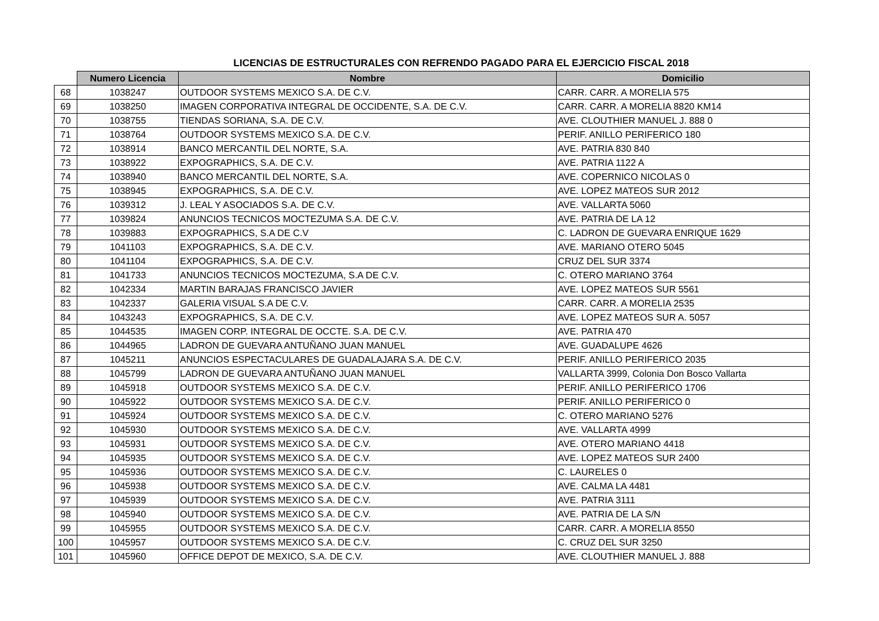LICENCIAS DE ESTRUCTURALES CON REFRENDO PAGADO PARA EL EJERCICIO FISCAL 2018
| | Numero Licencia | Nombre | Domicilio |
| --- | --- | --- | --- |
| 68 | 1038247 | OUTDOOR SYSTEMS MEXICO S.A. DE C.V. | CARR. CARR. A MORELIA 575 |
| 69 | 1038250 | IMAGEN CORPORATIVA INTEGRAL DE OCCIDENTE, S.A. DE C.V. | CARR. CARR. A MORELIA 8820 KM14 |
| 70 | 1038755 | TIENDAS SORIANA, S.A. DE C.V. | AVE. CLOUTHIER MANUEL J. 888 0 |
| 71 | 1038764 | OUTDOOR SYSTEMS MEXICO S.A. DE C.V. | PERIF. ANILLO PERIFERICO 180 |
| 72 | 1038914 | BANCO MERCANTIL DEL NORTE, S.A. | AVE. PATRIA 830 840 |
| 73 | 1038922 | EXPOGRAPHICS, S.A. DE C.V. | AVE. PATRIA 1122 A |
| 74 | 1038940 | BANCO MERCANTIL DEL NORTE, S.A. | AVE. COPERNICO NICOLAS 0 |
| 75 | 1038945 | EXPOGRAPHICS, S.A. DE C.V. | AVE. LOPEZ MATEOS SUR 2012 |
| 76 | 1039312 | J. LEAL Y ASOCIADOS S.A. DE C.V. | AVE. VALLARTA 5060 |
| 77 | 1039824 | ANUNCIOS TECNICOS MOCTEZUMA S.A. DE C.V. | AVE. PATRIA DE LA 12 |
| 78 | 1039883 | EXPOGRAPHICS, S.A DE C.V | C. LADRON DE GUEVARA ENRIQUE 1629 |
| 79 | 1041103 | EXPOGRAPHICS, S.A. DE C.V. | AVE. MARIANO OTERO 5045 |
| 80 | 1041104 | EXPOGRAPHICS, S.A. DE C.V. | CRUZ DEL SUR 3374 |
| 81 | 1041733 | ANUNCIOS TECNICOS MOCTEZUMA, S.A DE C.V. | C. OTERO MARIANO 3764 |
| 82 | 1042334 | MARTIN BARAJAS FRANCISCO JAVIER | AVE. LOPEZ MATEOS SUR 5561 |
| 83 | 1042337 | GALERIA VISUAL S.A DE C.V. | CARR. CARR. A MORELIA 2535 |
| 84 | 1043243 | EXPOGRAPHICS, S.A. DE C.V. | AVE. LOPEZ MATEOS SUR A. 5057 |
| 85 | 1044535 | IMAGEN CORP. INTEGRAL DE OCCTE. S.A. DE C.V. | AVE. PATRIA 470 |
| 86 | 1044965 | LADRON DE GUEVARA ANTUÑANO JUAN MANUEL | AVE. GUADALUPE 4626 |
| 87 | 1045211 | ANUNCIOS ESPECTACULARES DE GUADALAJARA S.A. DE C.V. | PERIF. ANILLO PERIFERICO 2035 |
| 88 | 1045799 | LADRON DE GUEVARA ANTUÑANO JUAN MANUEL | VALLARTA 3999, Colonia Don Bosco Vallarta |
| 89 | 1045918 | OUTDOOR SYSTEMS MEXICO S.A. DE C.V. | PERIF. ANILLO PERIFERICO 1706 |
| 90 | 1045922 | OUTDOOR SYSTEMS MEXICO S.A. DE C.V. | PERIF. ANILLO PERIFERICO 0 |
| 91 | 1045924 | OUTDOOR SYSTEMS MEXICO S.A. DE C.V. | C. OTERO MARIANO 5276 |
| 92 | 1045930 | OUTDOOR SYSTEMS MEXICO S.A. DE C.V. | AVE. VALLARTA 4999 |
| 93 | 1045931 | OUTDOOR SYSTEMS MEXICO S.A. DE C.V. | AVE. OTERO MARIANO 4418 |
| 94 | 1045935 | OUTDOOR SYSTEMS MEXICO S.A. DE C.V. | AVE. LOPEZ MATEOS SUR 2400 |
| 95 | 1045936 | OUTDOOR SYSTEMS MEXICO S.A. DE C.V. | C. LAURELES 0 |
| 96 | 1045938 | OUTDOOR SYSTEMS MEXICO S.A. DE C.V. | AVE. CALMA LA 4481 |
| 97 | 1045939 | OUTDOOR SYSTEMS MEXICO S.A. DE C.V. | AVE. PATRIA 3111 |
| 98 | 1045940 | OUTDOOR SYSTEMS MEXICO S.A. DE C.V. | AVE. PATRIA DE LA S/N |
| 99 | 1045955 | OUTDOOR SYSTEMS MEXICO S.A. DE C.V. | CARR. CARR. A MORELIA 8550 |
| 100 | 1045957 | OUTDOOR SYSTEMS MEXICO S.A. DE C.V. | C. CRUZ DEL SUR 3250 |
| 101 | 1045960 | OFFICE DEPOT DE MEXICO, S.A. DE C.V. | AVE. CLOUTHIER MANUEL J. 888 |